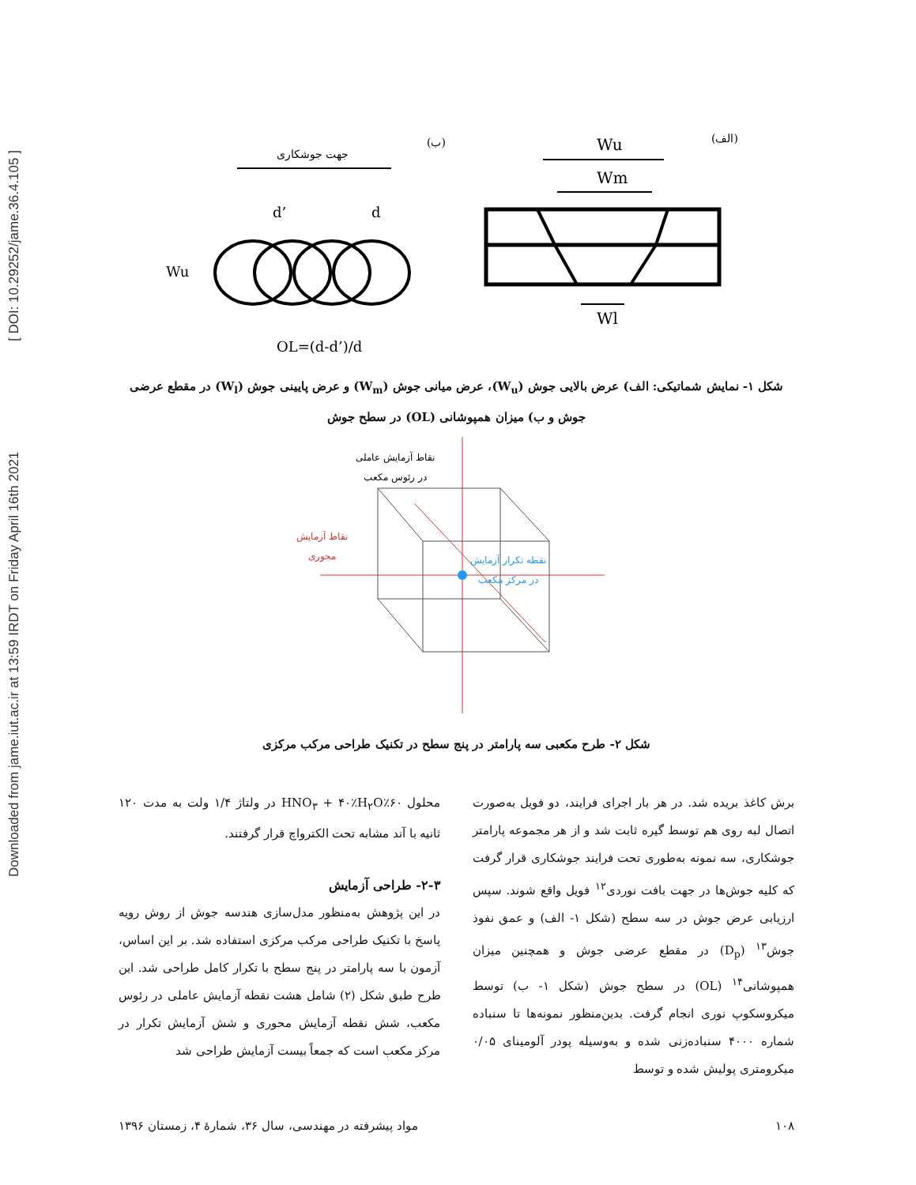Downloaded from jame.iut.ac.ir at 13:59 IRDT on Friday April 16th 2021 [ DOI: 10.29252/jame.36.4.105 ]
(الف)
(ب)
Wu
Wm
Wl
جهت جوشکاری
d’
d
Wu
OL=(d-d’)/d
شکل ۱- نمایش شماتیکی: الف) عرض بالایی جوش (W<sub>u</sub>)، عرض میانی جوش (W<sub>m</sub>) و عرض پایینی جوش (W<sub>l</sub>) در مقطع عرضی
جوش و ب) میزان همپوشانی (OL) در سطح جوش
نقاط آزمایش عاملی
در رئوس مکعب
نقاط آزمایش
محوری
نقطه تکرار آزمایش
در مرکز مکعب
شکل ۲- طرح مکعبی سه پارامتر در پنج سطح در تکنیک طراحی مرکب مرکزی
برش کاغذ بریده شد. در هر بار اجرای فرایند، دو فویل به‌صورت اتصال لبه روی هم توسط گیره ثابت شد و از هر مجموعه پارامتر جوشکاری، سه نمونه به‌طوری تحت فرایند جوشکاری قرار گرفت که کلیه جوش‌ها در جهت بافت نوردی<sup>۱۲</sup> فویل واقع شوند. سپس ارزیابی عرض جوش در سه سطح (شکل ۱- الف) و عمق نفوذ جوش<sup>۱۳</sup> (D<sub>p</sub>) در مقطع عرضی جوش و همچنین میزان همپوشانی<sup>۱۴</sup> (OL) در سطح جوش (شکل ۱- ب) توسط میکروسکوپ نوری انجام گرفت. بدین‌منظور نمونه‌ها تا سنباده شماره ۴۰۰۰ سنباده‌زنی شده و به‌وسیله پودر آلومینای ۰/۰۵ میکرومتری پولیش شده و توسط
محلول ۶۰٪HNO<sub>۳</sub> + ۴۰٪H<sub>۲</sub>O در ولتاژ ۱/۴ ولت به مدت ۱۲۰ ثانیه با آند مشابه تحت الکترواچ قرار گرفتند.
۲-۳- طراحی آزمایش
در این پژوهش به‌منظور مدل‌سازی هندسه جوش از روش رویه پاسخ با تکنیک طراحی مرکب مرکزی استفاده شد. بر این اساس، آزمون با سه پارامتر در پنج سطح با تکرار کامل طراحی شد. این طرح طبق شکل (۲) شامل هشت نقطه آزمایش عاملی در رئوس مکعب، شش نقطه آزمایش محوری و شش آزمایش تکرار در مرکز مکعب است که جمعاً بیست آزمایش طراحی شد
۱۰۸ مواد پیشرفته در مهندسی، سال ۳۶، شمارهٔ ۴، زمستان ۱۳۹۶